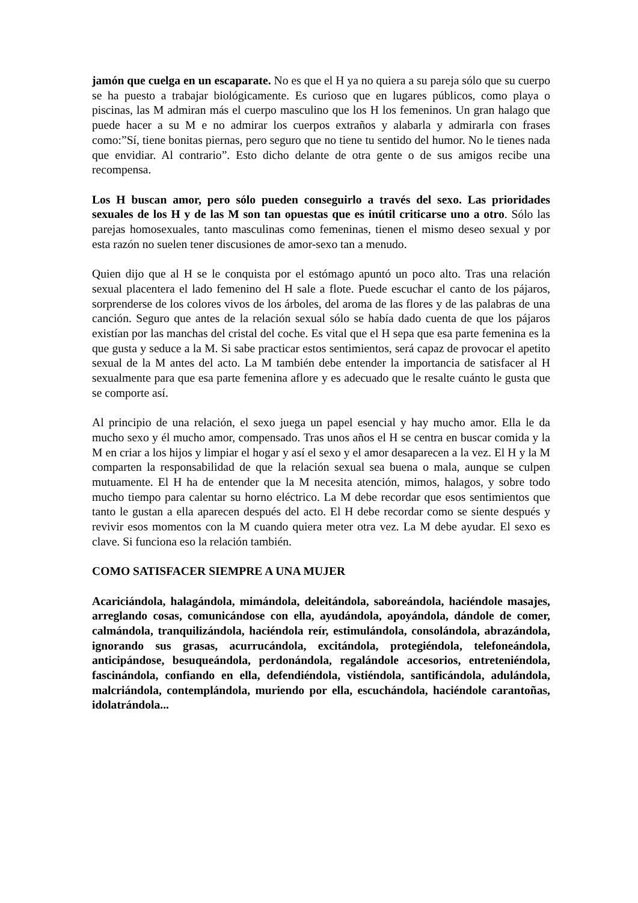jamón que cuelga en un escaparate. No es que el H ya no quiera a su pareja sólo que su cuerpo se ha puesto a trabajar biológicamente. Es curioso que en lugares públicos, como playa o piscinas, las M admiran más el cuerpo masculino que los H los femeninos. Un gran halago que puede hacer a su M e no admirar los cuerpos extraños y alabarla y admirarla con frases como:”Sí, tiene bonitas piernas, pero seguro que no tiene tu sentido del humor. No le tienes nada que envidiar. Al contrario”. Esto dicho delante de otra gente o de sus amigos recibe una recompensa.
Los H buscan amor, pero sólo pueden conseguirlo a través del sexo. Las prioridades sexuales de los H y de las M son tan opuestas que es inútil criticarse uno a otro. Sólo las parejas homosexuales, tanto masculinas como femeninas, tienen el mismo deseo sexual y por esta razón no suelen tener discusiones de amor-sexo tan a menudo.
Quien dijo que al H se le conquista por el estómago apuntó un poco alto. Tras una relación sexual placentera el lado femenino del H sale a flote. Puede escuchar el canto de los pájaros, sorprenderse de los colores vivos de los árboles, del aroma de las flores y de las palabras de una canción. Seguro que antes de la relación sexual sólo se había dado cuenta de que los pájaros existían por las manchas del cristal del coche. Es vital que el H sepa que esa parte femenina es la que gusta y seduce a la M. Si sabe practicar estos sentimientos, será capaz de provocar el apetito sexual de la M antes del acto. La M también debe entender la importancia de satisfacer al H sexualmente para que esa parte femenina aflore y es adecuado que le resalte cuánto le gusta que se comporte así.
Al principio de una relación, el sexo juega un papel esencial y hay mucho amor. Ella le da mucho sexo y él mucho amor, compensado. Tras unos años el H se centra en buscar comida y la M en criar a los hijos y limpiar el hogar y así el sexo y el amor desaparecen a la vez. El H y la M comparten la responsabilidad de que la relación sexual sea buena o mala, aunque se culpen mutuamente. El H ha de entender que la M necesita atención, mimos, halagos, y sobre todo mucho tiempo para calentar su horno eléctrico. La M debe recordar que esos sentimientos que tanto le gustan a ella aparecen después del acto. El H debe recordar como se siente después y revivir esos momentos con la M cuando quiera meter otra vez. La M debe ayudar. El sexo es clave. Si funciona eso la relación también.
COMO SATISFACER SIEMPRE A UNA MUJER
Acariciándola, halagándola, mimándola, deleitándola, saboreándola, haciéndole masajes, arreglando cosas, comunicándose con ella, ayudándola, apoyándola, dándole de comer, calmándola, tranquilizándola, haciéndola reír, estimulándola, consolándola, abrazándola, ignorando sus grasas, acurrucándola, excitándola, protegiéndola, telefoneándola, anticipándose, besuqueándola, perdonándola, regalándole accesorios, entreteniéndola, fascinándola, confiando en ella, defendiéndola, vistiéndola, santificándola, adulándola, malcriándola, contemplándola, muriendo por ella, escuchándola, haciéndole carantoñas, idolatrándola...